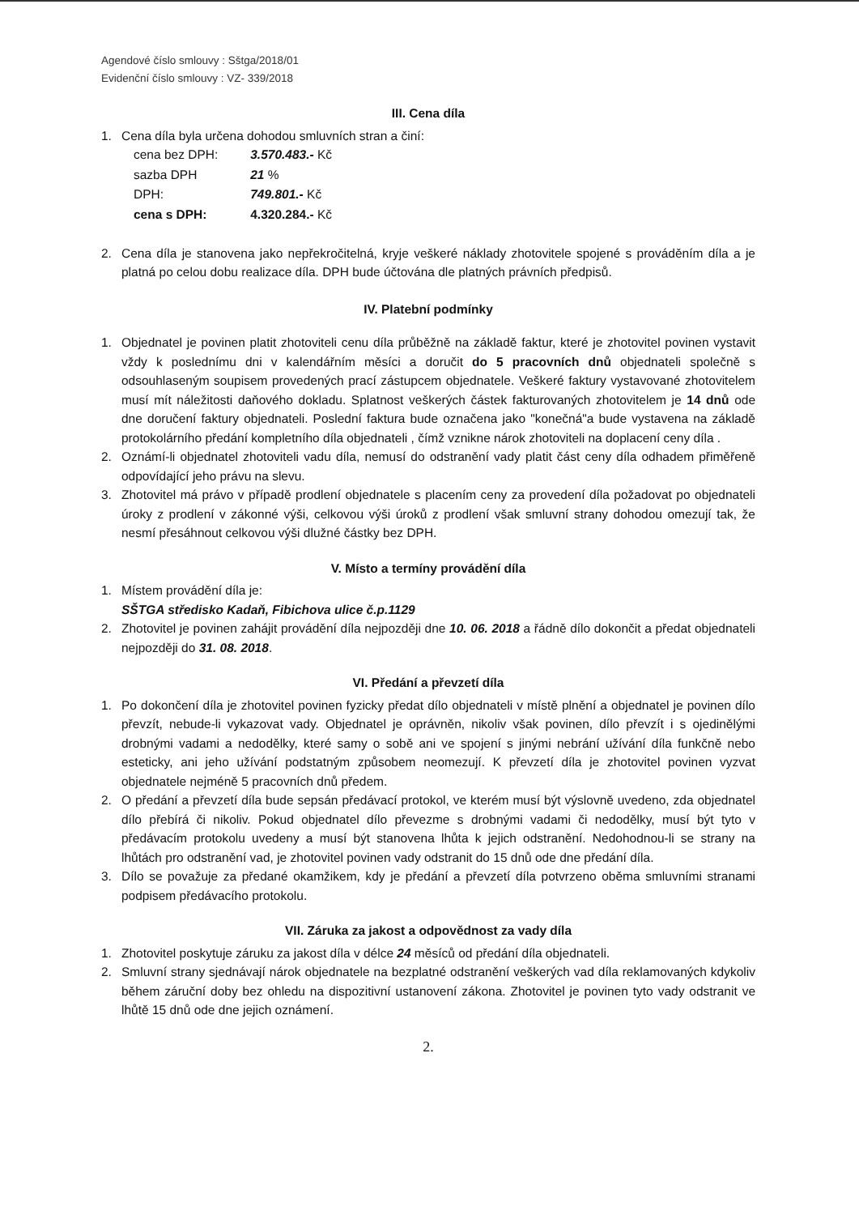Agendové číslo smlouvy : Sštga/2018/01
Evidenční číslo smlouvy : VZ- 339/2018
III. Cena díla
1. Cena díla byla určena dohodou smluvních stran a činí:
| cena bez DPH: | 3.570.483.- Kč |
| sazba DPH | 21 % |
| DPH: | 749.801.- Kč |
| cena s DPH: | 4.320.284.- Kč |
2. Cena díla je stanovena jako nepřekročitelná, kryje veškeré náklady zhotovitele spojené s prováděním díla a je platná po celou dobu realizace díla. DPH bude účtována dle platných právních předpisů.
IV. Platební podmínky
1. Objednatel je povinen platit zhotoviteli cenu díla průběžně na základě faktur, které je zhotovitel povinen vystavit vždy k poslednímu dni v kalendářním měsíci a doručit do 5 pracovních dnů objednateli společně s odsouhlaseným soupisem provedených prací zástupcem objednatele. Veškeré faktury vystavované zhotovitelem musí mít náležitosti daňového dokladu. Splatnost veškerých částek fakturovaných zhotovitelem je 14 dnů ode dne doručení faktury objednateli. Poslední faktura bude označena jako "konečná"a bude vystavena na základě protokolárního předání kompletního díla objednateli , čímž vznikne nárok zhotoviteli na doplacení ceny díla .
2. Oznámí-li objednatel zhotoviteli vadu díla, nemusí do odstranění vady platit část ceny díla odhadem přiměřeně odpovídající jeho právu na slevu.
3. Zhotovitel má právo v případě prodlení objednatele s placením ceny za provedení díla požadovat po objednateli úroky z prodlení v zákonné výši, celkovou výši úroků z prodlení však smluvní strany dohodou omezují tak, že nesmí přesáhnout celkovou výši dlužné částky bez DPH.
V. Místo a termíny provádění díla
1. Místem provádění díla je:
SŠTGA středisko Kadaň, Fibichova ulice č.p.1129
2. Zhotovitel je povinen zahájit provádění díla nejpozději dne 10. 06. 2018 a řádně dílo dokončit a předat objednateli nejpozději do 31. 08. 2018.
VI. Předání a převzetí díla
1. Po dokončení díla je zhotovitel povinen fyzicky předat dílo objednateli v místě plnění a objednatel je povinen dílo převzít, nebude-li vykazovat vady. Objednatel je oprávněn, nikoliv však povinen, dílo převzít i s ojedinělými drobnými vadami a nedodělky, které samy o sobě ani ve spojení s jinými nebrání užívání díla funkčně nebo esteticky, ani jeho užívání podstatným způsobem neomezují. K převzetí díla je zhotovitel povinen vyzvat objednatele nejméně 5 pracovních dnů předem.
2. O předání a převzetí díla bude sepsán předávací protokol, ve kterém musí být výslovně uvedeno, zda objednatel dílo přebírá či nikoliv. Pokud objednatel dílo převezme s drobnými vadami či nedodělky, musí být tyto v předávacím protokolu uvedeny a musí být stanovena lhůta k jejich odstranění. Nedohodnou-li se strany na lhůtách pro odstranění vad, je zhotovitel povinen vady odstranit do 15 dnů ode dne předání díla.
3. Dílo se považuje za předané okamžikem, kdy je předání a převzetí díla potvrzeno oběma smluvními stranami podpisem předávacího protokolu.
VII. Záruka za jakost a odpovědnost za vady díla
1. Zhotovitel poskytuje záruku za jakost díla v délce 24 měsíců od předání díla objednateli.
2. Smluvní strany sjednávají nárok objednatele na bezplatné odstranění veškerých vad díla reklamovaných kdykoliv během záruční doby bez ohledu na dispozitivní ustanovení zákona. Zhotovitel je povinen tyto vady odstranit ve lhůtě 15 dnů ode dne jejich oznámení.
2.